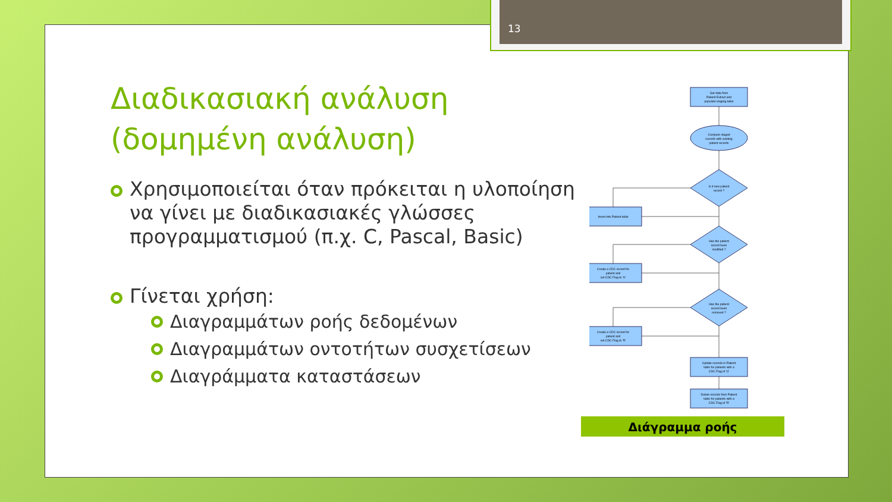13
Διαδικασιακή ανάλυση (δομημένη ανάλυση)
Χρησιμοποιείται όταν πρόκειται η υλοποίηση να γίνει με διαδικασιακές γλώσσες προγραμματισμού (π.χ. C, Pascal, Basic)
Γίνεται χρήση:
Διαγραμμάτων ροής δεδομένων
Διαγραμμάτων οντοτήτων συσχετίσεων
Διαγράμματα καταστάσεων
Get data from
Patient Extract and
populate staging table
Compare staged
records with existing
patient records
Is it new patient
record ?
Insert into Patient table
Has the patient
record been
modified ?
Create a CDC record for
patient and
set CDC Flag to 'U'
Has the patient
record been
removed ?
Create a CDC record for
patient and
set CDC Flag to 'R'
Update records in Patient
table for patients with a
CDC Flag of 'U'
Delete records from Patient
table for patients with a
CDC Flag of 'R'
Διάγραμμα ροής